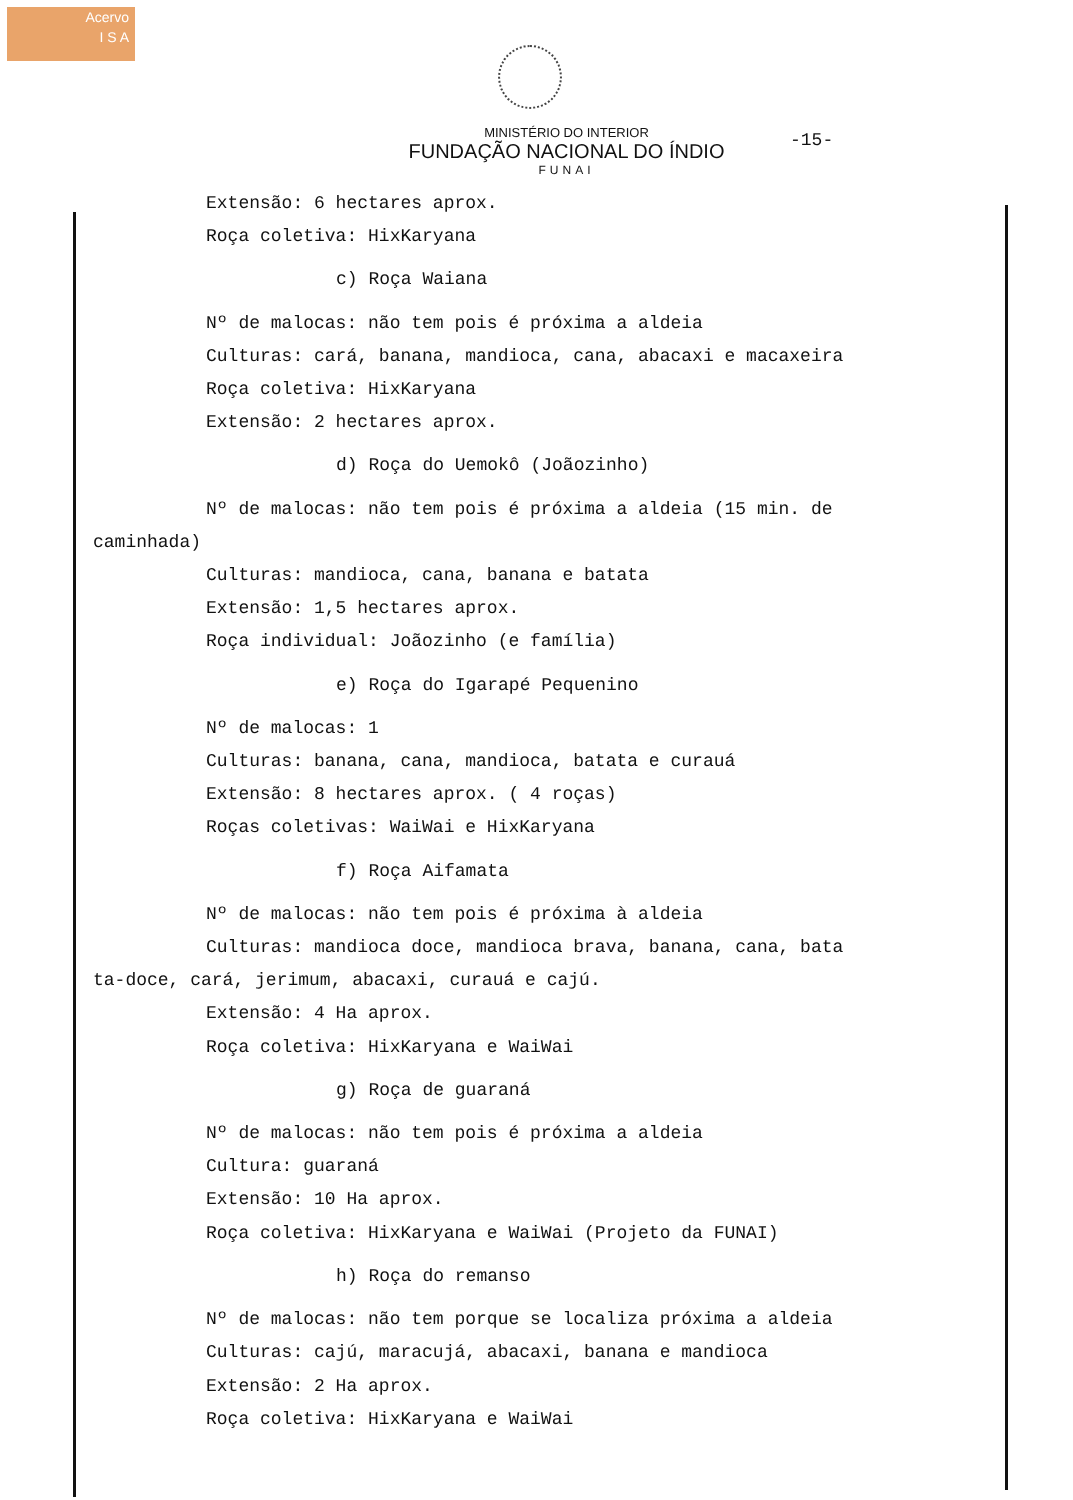Acervo
I S A
-15-
MINISTÉRIO DO INTERIOR
FUNDAÇÃO NACIONAL DO ÍNDIO
FUNAI
Extensão: 6 hectares aprox.
Roça coletiva: HixKaryana
c) Roça Waiana
Nº de malocas: não tem pois é próxima a aldeia
Culturas: cará, banana, mandioca, cana, abacaxi e macaxeira
Roça coletiva: HixKaryana
Extensão: 2 hectares aprox.
d) Roça do Uemokô (Joãozinho)
Nº de malocas: não tem pois é próxima a aldeia (15 min. de
caminhada)
Culturas: mandioca, cana, banana e batata
Extensão: 1,5 hectares aprox.
Roça individual: Joãozinho (e família)
e) Roça do Igarapé Pequenino
Nº de malocas: 1
Culturas: banana, cana, mandioca, batata e curauá
Extensão: 8 hectares aprox. ( 4 roças)
Roças coletivas: WaiWai e HixKaryana
f) Roça Aifamata
Nº de malocas: não tem pois é próxima à aldeia
Culturas: mandioca doce, mandioca brava, banana, cana, bata
ta-doce, cará, jerimum, abacaxi, curauá e cajú.
Extensão: 4 Ha aprox.
Roça coletiva: HixKaryana e WaiWai
g) Roça de guaraná
Nº de malocas: não tem pois é próxima a aldeia
Cultura: guaraná
Extensão: 10 Ha aprox.
Roça coletiva: HixKaryana e WaiWai (Projeto da FUNAI)
h) Roça do remanso
Nº de malocas: não tem porque se localiza próxima a aldeia
Culturas: cajú, maracujá, abacaxi, banana e mandioca
Extensão: 2 Ha aprox.
Roça coletiva: HixKaryana e WaiWai